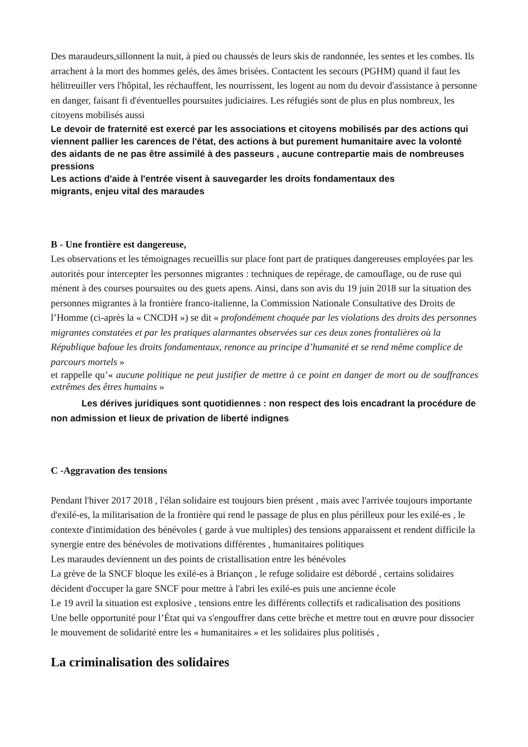Des maraudeurs,sillonnent la nuit, à pied ou chaussés de leurs skis de randonnée, les sentes et les combes. Ils arrachent à la mort des hommes gelés, des âmes brisées. Contactent les secours (PGHM) quand il faut les hélitreuiller vers l'hôpital, les réchauffent, les nourrissent, les logent au nom du devoir d'assistance à personne en danger, faisant fi d'éventuelles poursuites judiciaires. Les réfugiés sont de plus en plus nombreux, les citoyens mobilisés aussi
Le devoir de fraternité est exercé par les associations et citoyens mobilisés par des actions qui viennent pallier les carences de l'état, des actions à but purement humanitaire avec la volonté des aidants de ne pas être assimilé à des passeurs , aucune contrepartie mais de nombreuses pressions
Les actions d'aide à l'entrée visent à sauvegarder les droits fondamentaux des
migrants, enjeu vital des maraudes
B - Une frontière est dangereuse,
Les observations et les témoignages recueillis sur place font part de pratiques dangereuses employées par les autorités pour intercepter les personnes migrantes : techniques de repérage, de camouflage, ou de ruse qui mènent à des courses poursuites ou des guets apens. Ainsi, dans son avis du 19 juin 2018 sur la situation des personnes migrantes à la frontière franco-italienne, la Commission Nationale Consultative des Droits de l’Homme (ci-après la « CNCDH ») se dit « profondément choquée par les violations des droits des personnes migrantes constatées et par les pratiques alarmantes observées sur ces deux zones frontalières où la République bafoue les droits fondamentaux, renonce au principe d’humanité et se rend même complice de parcours mortels »
et rappelle qu’« aucune politique ne peut justifier de mettre à ce point en danger de mort ou de souffrances extrêmes des êtres humains »
Les dérives juridiques sont quotidiennes : non respect des lois encadrant la procédure de non admission et lieux de privation de liberté indignes
C -Aggravation des tensions
Pendant l'hiver 2017 2018 , l'élan solidaire est toujours bien présent , mais avec l'arrivée toujours importante d'exilé-es, la militarisation de la frontière qui rend le passage de plus en plus périlleux pour les exilé-es , le contexte d'intimidation des bénévoles ( garde à vue multiples) des tensions apparaissent et rendent difficile la synergie entre des bénévoles de motivations différentes , humanitaires politiques
Les maraudes deviennent un des points de cristallisation entre les bénévoles
La grève de la SNCF bloque les exilé-es à Briançon , le refuge solidaire est débordé , certains solidaires décident d'occuper la gare SNCF pour mettre à l'abri les exilé-es puis une ancienne école
Le 19 avril la situation est explosive , tensions entre les différents collectifs et radicalisation des positions
Une belle opportunité pour l’État qui va s'engouffrer dans cette brèche et mettre tout en œuvre pour dissocier le mouvement de solidarité entre les « humanitaires » et les solidaires plus politisés ,
La criminalisation des solidaires